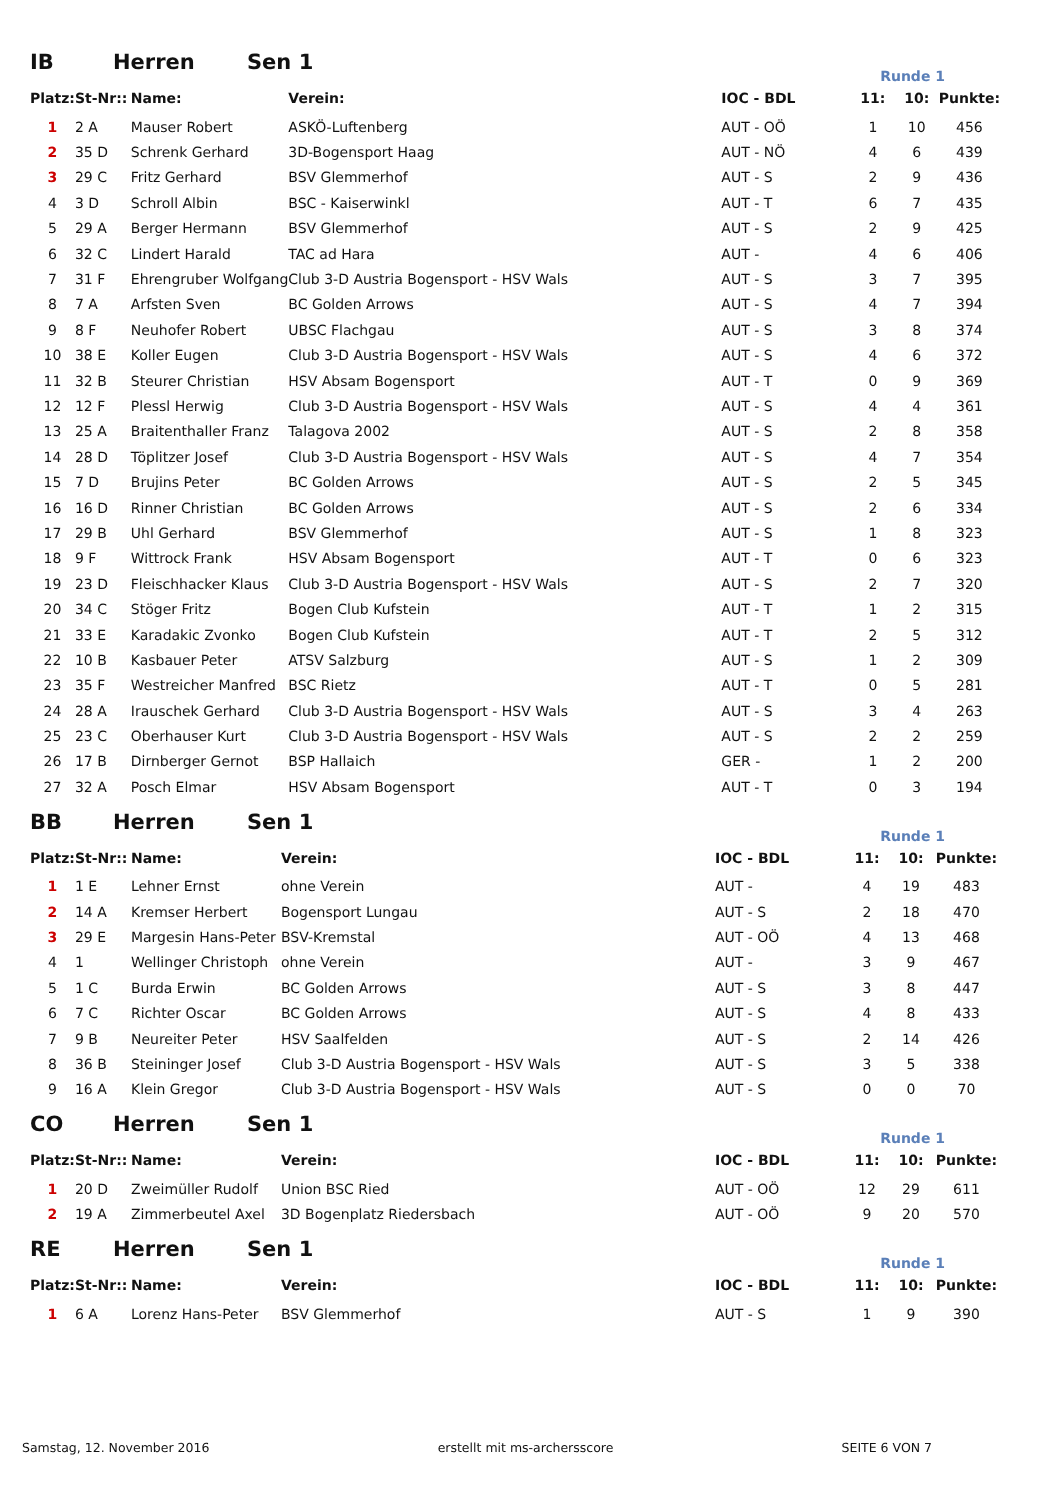IB Herren Sen 1 Runde 1
| Platz: | St-Nr:: | Name: | Verein: | IOC - BDL | 11: | 10: | Punkte: |
| --- | --- | --- | --- | --- | --- | --- | --- |
| 1 | 2 A | Mauser Robert | ASKÖ-Luftenberg | AUT - OÖ | 1 | 10 | 456 |
| 2 | 35 D | Schrenk Gerhard | 3D-Bogensport Haag | AUT - NÖ | 4 | 6 | 439 |
| 3 | 29 C | Fritz Gerhard | BSV Glemmerhof | AUT - S | 2 | 9 | 436 |
| 4 | 3 D | Schroll Albin | BSC - Kaiserwinkl | AUT - T | 6 | 7 | 435 |
| 5 | 29 A | Berger Hermann | BSV Glemmerhof | AUT - S | 2 | 9 | 425 |
| 6 | 32 C | Lindert Harald | TAC ad Hara | AUT - | 4 | 6 | 406 |
| 7 | 31 F | Ehrengruber Wolfgang | Club 3-D Austria Bogensport - HSV Wals | AUT - S | 3 | 7 | 395 |
| 8 | 7 A | Arfsten Sven | BC Golden Arrows | AUT - S | 4 | 7 | 394 |
| 9 | 8 F | Neuhofer Robert | UBSC Flachgau | AUT - S | 3 | 8 | 374 |
| 10 | 38 E | Koller Eugen | Club 3-D Austria Bogensport - HSV Wals | AUT - S | 4 | 6 | 372 |
| 11 | 32 B | Steurer Christian | HSV Absam Bogensport | AUT - T | 0 | 9 | 369 |
| 12 | 12 F | Plessl Herwig | Club 3-D Austria Bogensport - HSV Wals | AUT - S | 4 | 4 | 361 |
| 13 | 25 A | Braitenthaller Franz | Talagova 2002 | AUT - S | 2 | 8 | 358 |
| 14 | 28 D | Töplitzer Josef | Club 3-D Austria Bogensport - HSV Wals | AUT - S | 4 | 7 | 354 |
| 15 | 7 D | Brujins Peter | BC Golden Arrows | AUT - S | 2 | 5 | 345 |
| 16 | 16 D | Rinner Christian | BC Golden Arrows | AUT - S | 2 | 6 | 334 |
| 17 | 29 B | Uhl Gerhard | BSV Glemmerhof | AUT - S | 1 | 8 | 323 |
| 18 | 9 F | Wittrock Frank | HSV Absam Bogensport | AUT - T | 0 | 6 | 323 |
| 19 | 23 D | Fleischhacker Klaus | Club 3-D Austria Bogensport - HSV Wals | AUT - S | 2 | 7 | 320 |
| 20 | 34 C | Stöger Fritz | Bogen Club Kufstein | AUT - T | 1 | 2 | 315 |
| 21 | 33 E | Karadakic Zvonko | Bogen Club Kufstein | AUT - T | 2 | 5 | 312 |
| 22 | 10 B | Kasbauer Peter | ATSV Salzburg | AUT - S | 1 | 2 | 309 |
| 23 | 35 F | Westreicher Manfred | BSC Rietz | AUT - T | 0 | 5 | 281 |
| 24 | 28 A | Irauschek Gerhard | Club 3-D Austria Bogensport - HSV Wals | AUT - S | 3 | 4 | 263 |
| 25 | 23 C | Oberhauser Kurt | Club 3-D Austria Bogensport - HSV Wals | AUT - S | 2 | 2 | 259 |
| 26 | 17 B | Dirnberger Gernot | BSP Hallaich | GER - | 1 | 2 | 200 |
| 27 | 32 A | Posch Elmar | HSV Absam Bogensport | AUT - T | 0 | 3 | 194 |
BB Herren Sen 1 Runde 1
| Platz: | St-Nr:: | Name: | Verein: | IOC - BDL | 11: | 10: | Punkte: |
| --- | --- | --- | --- | --- | --- | --- | --- |
| 1 | 1 E | Lehner Ernst | ohne Verein | AUT - | 4 | 19 | 483 |
| 2 | 14 A | Kremser Herbert | Bogensport Lungau | AUT - S | 2 | 18 | 470 |
| 3 | 29 E | Margesin Hans-Peter | BSV-Kremstal | AUT - OÖ | 4 | 13 | 468 |
| 4 | 1 | Wellinger Christoph | ohne Verein | AUT - | 3 | 9 | 467 |
| 5 | 1 C | Burda Erwin | BC Golden Arrows | AUT - S | 3 | 8 | 447 |
| 6 | 7 C | Richter Oscar | BC Golden Arrows | AUT - S | 4 | 8 | 433 |
| 7 | 9 B | Neureiter Peter | HSV Saalfelden | AUT - S | 2 | 14 | 426 |
| 8 | 36 B | Steininger Josef | Club 3-D Austria Bogensport - HSV Wals | AUT - S | 3 | 5 | 338 |
| 9 | 16 A | Klein Gregor | Club 3-D Austria Bogensport - HSV Wals | AUT - S | 0 | 0 | 70 |
CO Herren Sen 1 Runde 1
| Platz: | St-Nr:: | Name: | Verein: | IOC - BDL | 11: | 10: | Punkte: |
| --- | --- | --- | --- | --- | --- | --- | --- |
| 1 | 20 D | Zweimüller Rudolf | Union BSC Ried | AUT - OÖ | 12 | 29 | 611 |
| 2 | 19 A | Zimmerbeutel Axel | 3D Bogenplatz Riedersbach | AUT - OÖ | 9 | 20 | 570 |
RE Herren Sen 1 Runde 1
| Platz: | St-Nr:: | Name: | Verein: | IOC - BDL | 11: | 10: | Punkte: |
| --- | --- | --- | --- | --- | --- | --- | --- |
| 1 | 6 A | Lorenz Hans-Peter | BSV Glemmerhof | AUT - S | 1 | 9 | 390 |
Samstag, 12. November 2016 erstellt mit ms-archersscore SEITE 6 VON 7